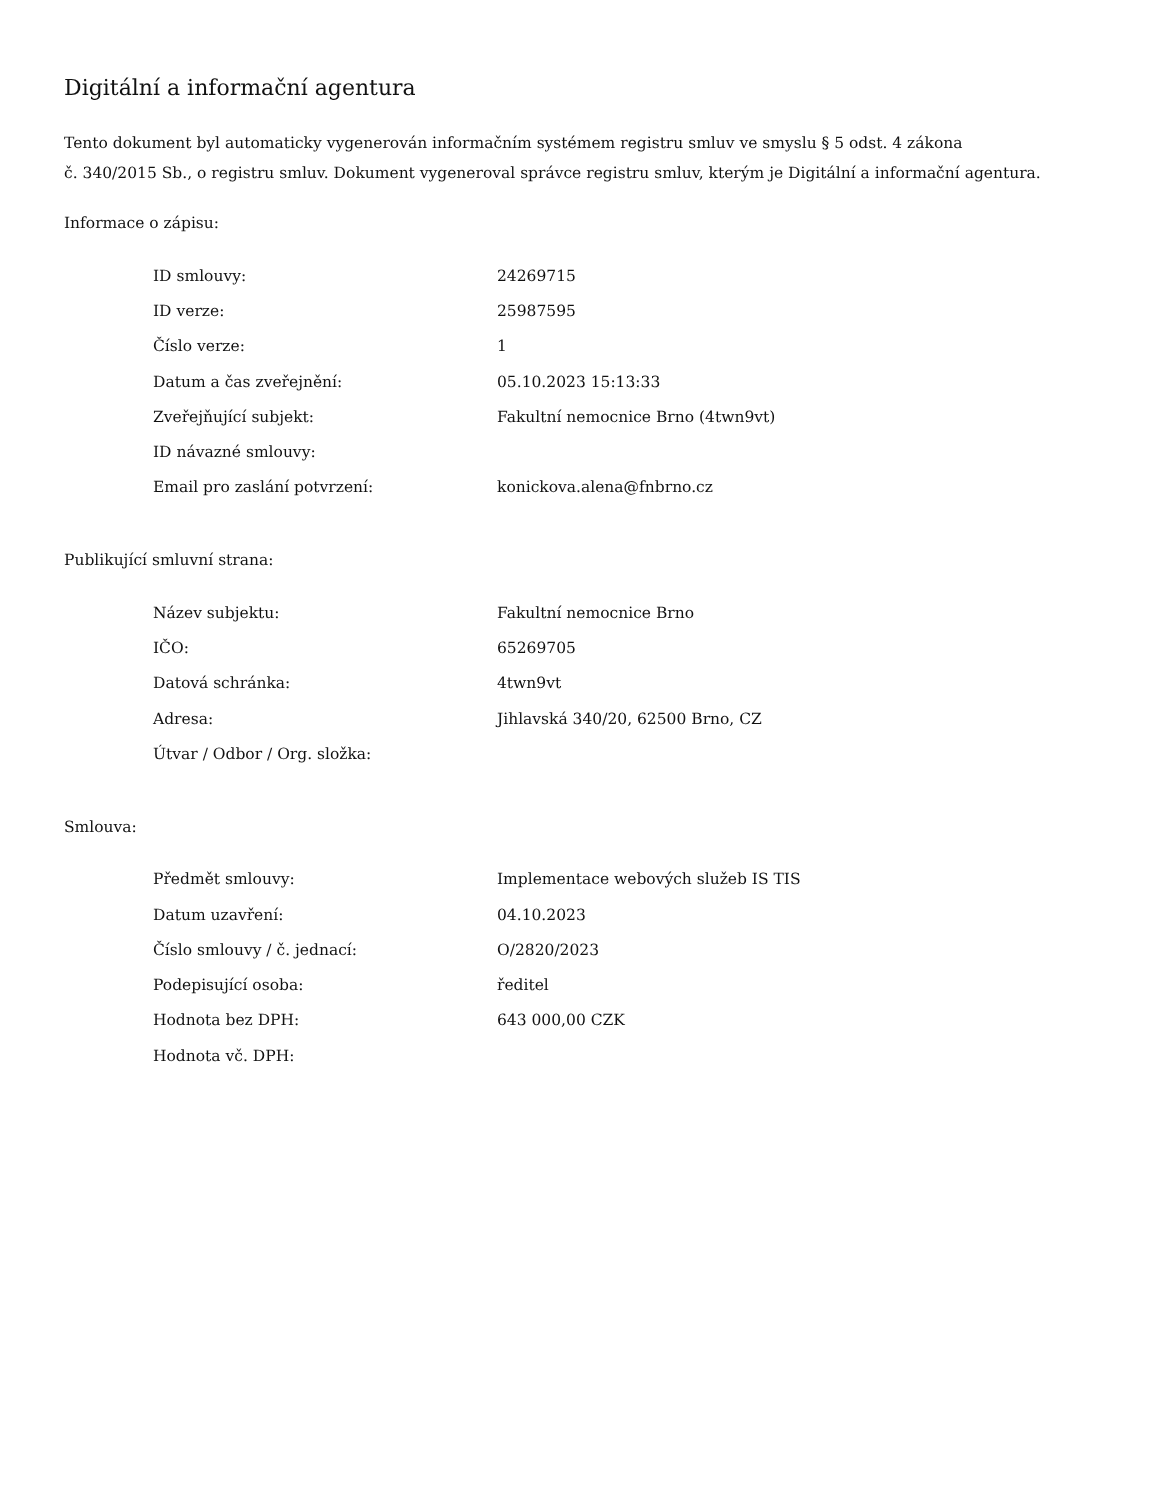Digitální a informační agentura
Tento dokument byl automaticky vygenerován informačním systémem registru smluv ve smyslu § 5 odst. 4 zákona
č. 340/2015 Sb., o registru smluv. Dokument vygeneroval správce registru smluv, kterým je Digitální a informační agentura.
Informace o zápisu:
| ID smlouvy: | 24269715 |
| ID verze: | 25987595 |
| Číslo verze: | 1 |
| Datum a čas zveřejnění: | 05.10.2023 15:13:33 |
| Zveřejňující subjekt: | Fakultní nemocnice Brno (4twn9vt) |
| ID návazné smlouvy: | |
| Email pro zaslání potvrzení: | konickova.alena@fnbrno.cz |
Publikující smluvní strana:
| Název subjektu: | Fakultní nemocnice Brno |
| IČO: | 65269705 |
| Datová schránka: | 4twn9vt |
| Adresa: | Jihlavská 340/20, 62500 Brno, CZ |
| Útvar / Odbor / Org. složka: | |
Smlouva:
| Předmět smlouvy: | Implementace webových služeb IS TIS |
| Datum uzavření: | 04.10.2023 |
| Číslo smlouvy / č. jednací: | O/2820/2023 |
| Podepisující osoba: | ředitel |
| Hodnota bez DPH: | 643 000,00 CZK |
| Hodnota vč. DPH: | |